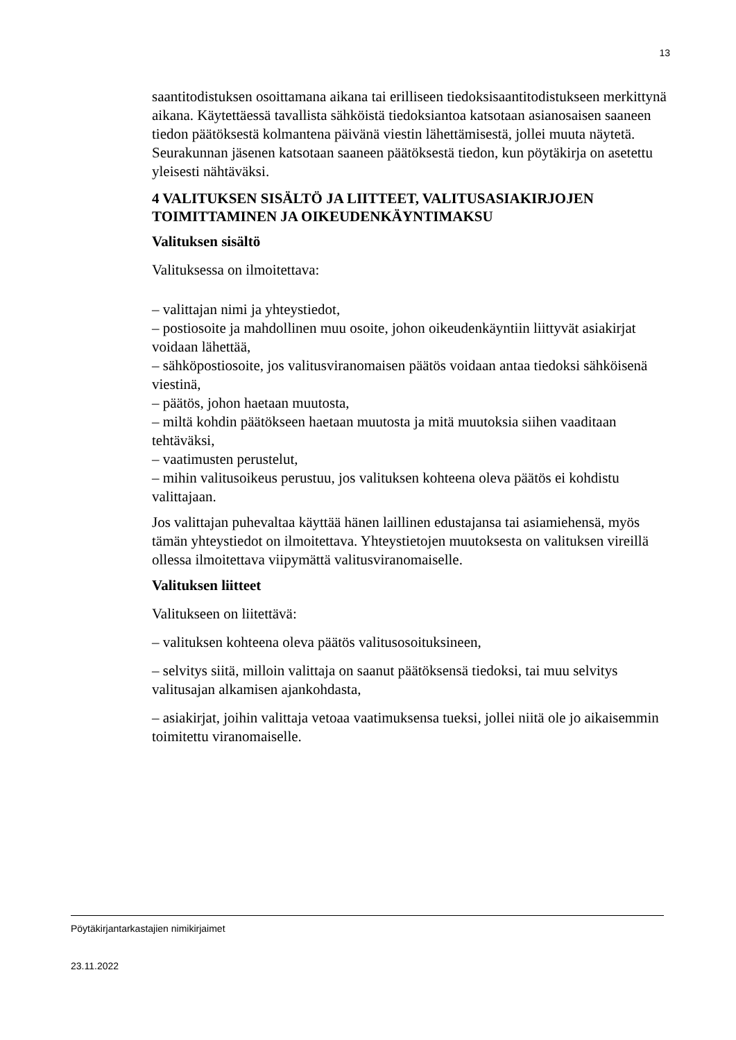13
saantitodistuksen osoittamana aikana tai erilliseen tiedoksisaantitodistukseen merkittynä aikana. Käytettäessä tavallista sähköistä tiedoksiantoa katsotaan asianosaisen saaneen tiedon päätöksestä kolmantena päivänä viestin lähettämisestä, jollei muuta näytetä. Seurakunnan jäsenen katsotaan saaneen päätöksestä tiedon, kun pöytäkirja on asetettu yleisesti nähtäväksi.
4 VALITUKSEN SISÄLTÖ JA LIITTEET, VALITUSASIAKIRJOJEN TOIMITTAMINEN JA OIKEUDENKÄYNTIMAKSU
Valituksen sisältö
Valituksessa on ilmoitettava:
– valittajan nimi ja yhteystiedot,
– postiosoite ja mahdollinen muu osoite, johon oikeudenkäyntiin liittyvät asiakirjat voidaan lähettää,
– sähköpostiosoite, jos valitusviranomaisen päätös voidaan antaa tiedoksi sähköisenä viestinä,
– päätös, johon haetaan muutosta,
– miltä kohdin päätökseen haetaan muutosta ja mitä muutoksia siihen vaaditaan tehtäväksi,
– vaatimusten perustelut,
– mihin valitusoikeus perustuu, jos valituksen kohteena oleva päätös ei kohdistu valittajaan.
Jos valittajan puhevaltaa käyttää hänen laillinen edustajansa tai asiamiehensä, myös tämän yhteystiedot on ilmoitettava. Yhteystietojen muutoksesta on valituksen vireillä ollessa ilmoitettava viipymättä valitusviranomaiselle.
Valituksen liitteet
Valitukseen on liitettävä:
– valituksen kohteena oleva päätös valitusosoituksineen,
– selvitys siitä, milloin valittaja on saanut päätöksensä tiedoksi, tai muu selvitys valitusajan alkamisen ajankohdasta,
– asiakirjat, joihin valittaja vetoaa vaatimuksensa tueksi, jollei niitä ole jo aikaisemmin toimitettu viranomaiselle.
Pöytäkirjantarkastajien nimikirjaimet
23.11.2022